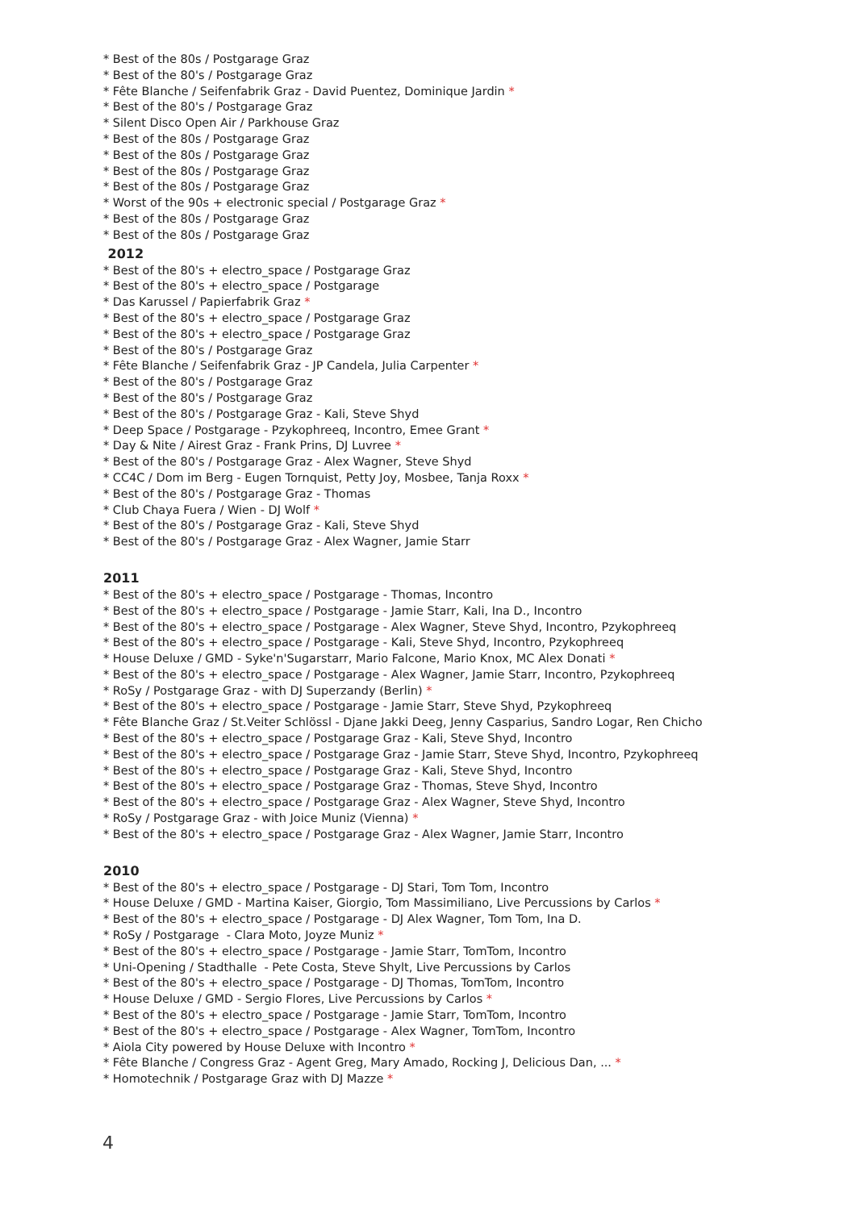* Best of the 80s / Postgarage Graz
* Best of the 80's / Postgarage Graz
* Fête Blanche / Seifenfabrik Graz - David Puentez, Dominique Jardin *
* Best of the 80's / Postgarage Graz
* Silent Disco Open Air / Parkhouse Graz
* Best of the 80s / Postgarage Graz
* Best of the 80s / Postgarage Graz
* Best of the 80s / Postgarage Graz
* Best of the 80s / Postgarage Graz
* Worst of the 90s + electronic special / Postgarage Graz *
* Best of the 80s / Postgarage Graz
* Best of the 80s / Postgarage Graz
2012
* Best of the 80's + electro_space / Postgarage Graz
* Best of the 80's + electro_space / Postgarage
* Das Karussel / Papierfabrik Graz *
* Best of the 80's + electro_space / Postgarage Graz
* Best of the 80's + electro_space / Postgarage Graz
* Best of the 80's / Postgarage Graz
* Fête Blanche / Seifenfabrik Graz - JP Candela, Julia Carpenter *
* Best of the 80's / Postgarage Graz
* Best of the 80's / Postgarage Graz
* Best of the 80's / Postgarage Graz - Kali, Steve Shyd
* Deep Space / Postgarage - Pzykophreeq, Incontro, Emee Grant *
* Day & Nite / Airest Graz - Frank Prins, DJ Luvree *
* Best of the 80's / Postgarage Graz - Alex Wagner, Steve Shyd
* CC4C / Dom im Berg - Eugen Tornquist, Petty Joy, Mosbee, Tanja Roxx *
* Best of the 80's / Postgarage Graz - Thomas
* Club Chaya Fuera / Wien - DJ Wolf *
* Best of the 80's / Postgarage Graz - Kali, Steve Shyd
* Best of the 80's / Postgarage Graz - Alex Wagner, Jamie Starr
2011
* Best of the 80's + electro_space / Postgarage - Thomas, Incontro
* Best of the 80's + electro_space / Postgarage - Jamie Starr, Kali, Ina D., Incontro
* Best of the 80's + electro_space / Postgarage - Alex Wagner, Steve Shyd, Incontro, Pzykophreeq
* Best of the 80's + electro_space / Postgarage - Kali, Steve Shyd, Incontro, Pzykophreeq
* House Deluxe / GMD - Syke'n'Sugarstarr, Mario Falcone, Mario Knox, MC Alex Donati *
* Best of the 80's + electro_space / Postgarage - Alex Wagner, Jamie Starr, Incontro, Pzykophreeq
* RoSy / Postgarage Graz - with DJ Superzandy (Berlin) *
* Best of the 80's + electro_space / Postgarage - Jamie Starr, Steve Shyd, Pzykophreeq
* Fête Blanche Graz / St.Veiter Schlössl - Djane Jakki Deeg, Jenny Casparius, Sandro Logar, Ren Chicho
* Best of the 80's + electro_space / Postgarage Graz - Kali, Steve Shyd, Incontro
* Best of the 80's + electro_space / Postgarage Graz - Jamie Starr, Steve Shyd, Incontro, Pzykophreeq
* Best of the 80's + electro_space / Postgarage Graz - Kali, Steve Shyd, Incontro
* Best of the 80's + electro_space / Postgarage Graz - Thomas, Steve Shyd, Incontro
* Best of the 80's + electro_space / Postgarage Graz - Alex Wagner, Steve Shyd, Incontro
* RoSy / Postgarage Graz - with Joice Muniz (Vienna) *
* Best of the 80's + electro_space / Postgarage Graz - Alex Wagner, Jamie Starr, Incontro
2010
* Best of the 80's + electro_space / Postgarage - DJ Stari, Tom Tom, Incontro
* House Deluxe / GMD - Martina Kaiser, Giorgio, Tom Massimiliano, Live Percussions by Carlos *
* Best of the 80's + electro_space / Postgarage - DJ Alex Wagner, Tom Tom, Ina D.
* RoSy / Postgarage - Clara Moto, Joyze Muniz *
* Best of the 80's + electro_space / Postgarage - Jamie Starr, TomTom, Incontro
* Uni-Opening / Stadthalle - Pete Costa, Steve Shylt, Live Percussions by Carlos
* Best of the 80's + electro_space / Postgarage - DJ Thomas, TomTom, Incontro
* House Deluxe / GMD - Sergio Flores, Live Percussions by Carlos *
* Best of the 80's + electro_space / Postgarage - Jamie Starr, TomTom, Incontro
* Best of the 80's + electro_space / Postgarage - Alex Wagner, TomTom, Incontro
* Aiola City powered by House Deluxe with Incontro *
* Fête Blanche / Congress Graz - Agent Greg, Mary Amado, Rocking J, Delicious Dan, ... *
* Homotechnik / Postgarage Graz with DJ Mazze *
4